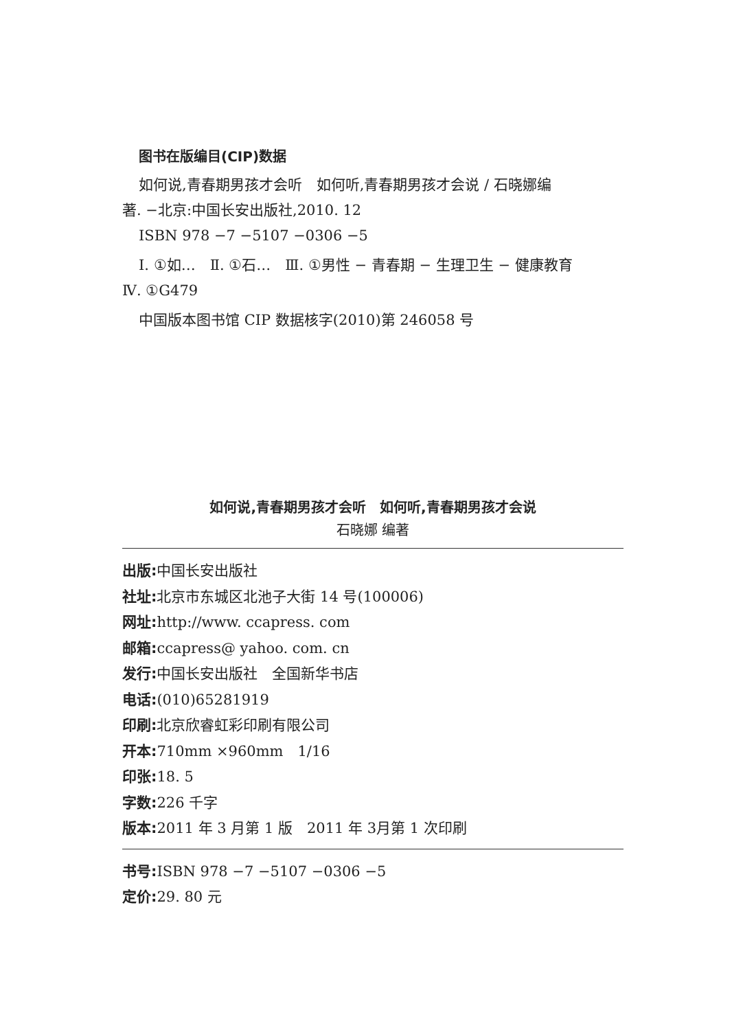图书在版编目(CIP)数据
如何说,青春期男孩才会听　如何听,青春期男孩才会说 / 石晓娜编
著. −北京:中国长安出版社,2010. 12
ISBN 978 −7 −5107 −0306 −5
Ⅰ. ①如…　Ⅱ. ①石…　Ⅲ. ①男性 − 青春期 − 生理卫生 − 健康教育
Ⅳ. ①G479
中国版本图书馆 CIP 数据核字(2010)第 246058 号
如何说,青春期男孩才会听　如何听,青春期男孩才会说
石晓娜 编著
出版: 中国长安出版社
社址: 北京市东城区北池子大街 14 号(100006)
网址: http://www. ccapress. com
邮箱: ccapress@ yahoo. com. cn
发行: 中国长安出版社　全国新华书店
电话:(010)65281919
印刷: 北京欣睿虹彩印刷有限公司
开本: 710mm ×960mm　1/16
印张: 18. 5
字数: 226 千字
版本: 2011 年 3 月第 1 版　2011 年 3月第 1 次印刷
书号: ISBN 978 −7 −5107 −0306 −5
定价: 29. 80 元